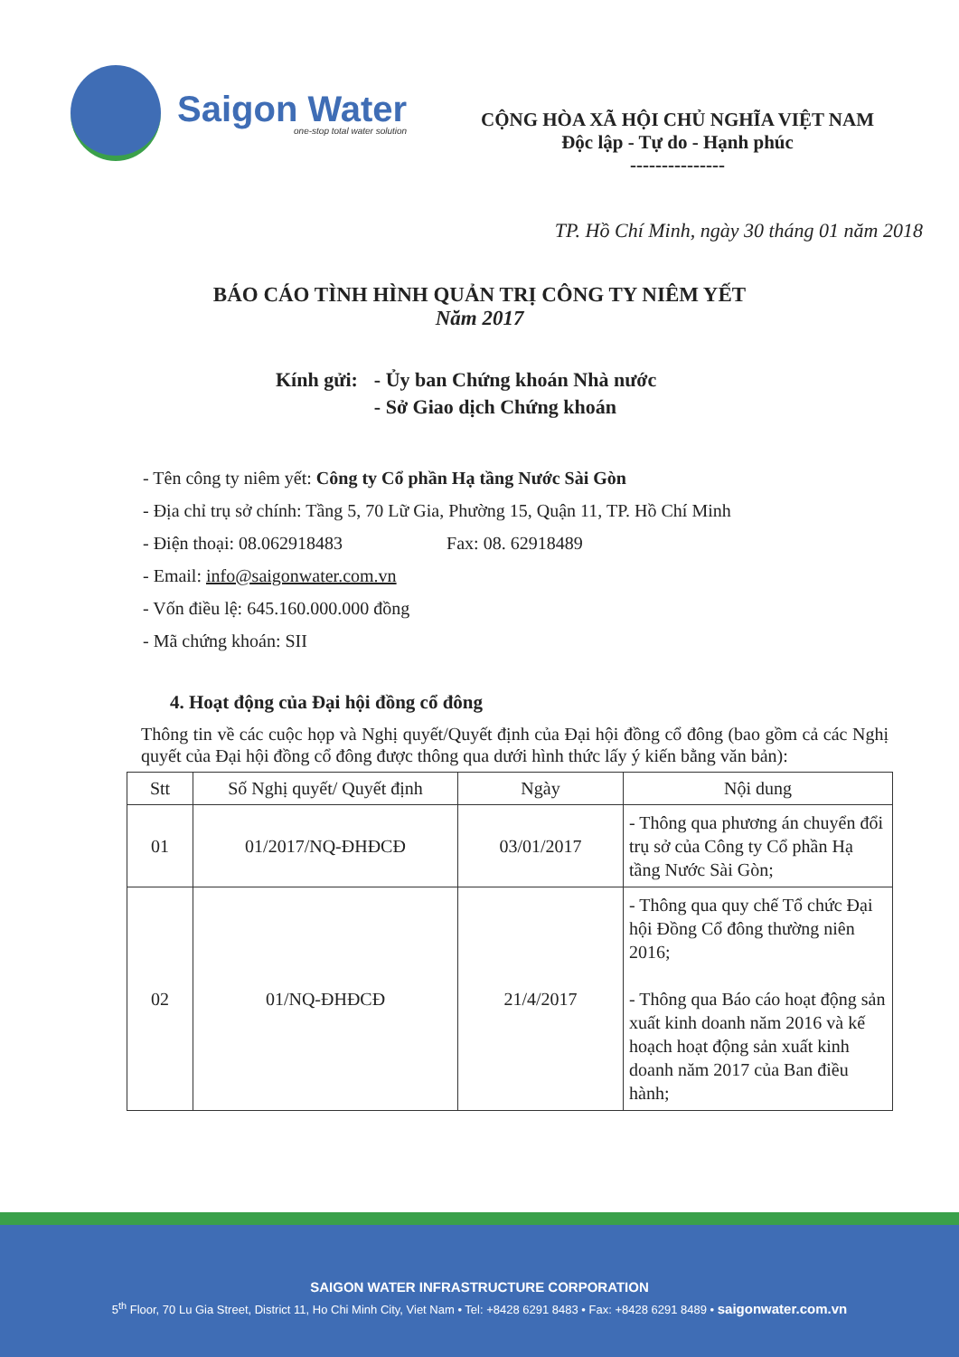Saigon Water
one-stop total water solution
CỘNG HÒA XÃ HỘI CHỦ NGHĨA VIỆT NAM
Độc lập - Tự do - Hạnh phúc
---------------
TP. Hồ Chí Minh, ngày 30 tháng 01 năm 2018
BÁO CÁO TÌNH HÌNH QUẢN TRỊ CÔNG TY NIÊM YẾT
Năm 2017
Kính gửi: - Ủy ban Chứng khoán Nhà nước
- Sở Giao dịch Chứng khoán
- Tên công ty niêm yết: Công ty Cổ phần Hạ tầng Nước Sài Gòn
- Địa chỉ trụ sở chính: Tầng 5, 70 Lữ Gia, Phường 15, Quận 11, TP. Hồ Chí Minh
- Điện thoại: 08.062918483 Fax: 08. 62918489
- Email: info@saigonwater.com.vn
- Vốn điều lệ: 645.160.000.000 đồng
- Mã chứng khoán: SII
4. Hoạt động của Đại hội đồng cổ đông
Thông tin về các cuộc họp và Nghị quyết/Quyết định của Đại hội đồng cổ đông (bao gồm cả các Nghị quyết của Đại hội đồng cổ đông được thông qua dưới hình thức lấy ý kiến bằng văn bản):
| Stt | Số Nghị quyết/ Quyết định | Ngày | Nội dung |
| --- | --- | --- | --- |
| 01 | 01/2017/NQ-ĐHĐCĐ | 03/01/2017 | - Thông qua phương án chuyển đổi trụ sở của Công ty Cổ phần Hạ tầng Nước Sài Gòn; |
| 02 | 01/NQ-ĐHĐCĐ | 21/4/2017 | - Thông qua quy chế Tổ chức Đại hội Đồng Cổ đông thường niên 2016; - Thông qua Báo cáo hoạt động sản xuất kinh doanh năm 2016 và kế hoạch hoạt động sản xuất kinh doanh năm 2017 của Ban điều hành; |
SAIGON WATER INFRASTRUCTURE CORPORATION
5<sup>th</sup> Floor, 70 Lu Gia Street, District 11, Ho Chi Minh City, Viet Nam • Tel: +8428 6291 8483 • Fax: +8428 6291 8489 • saigonwater.com.vn